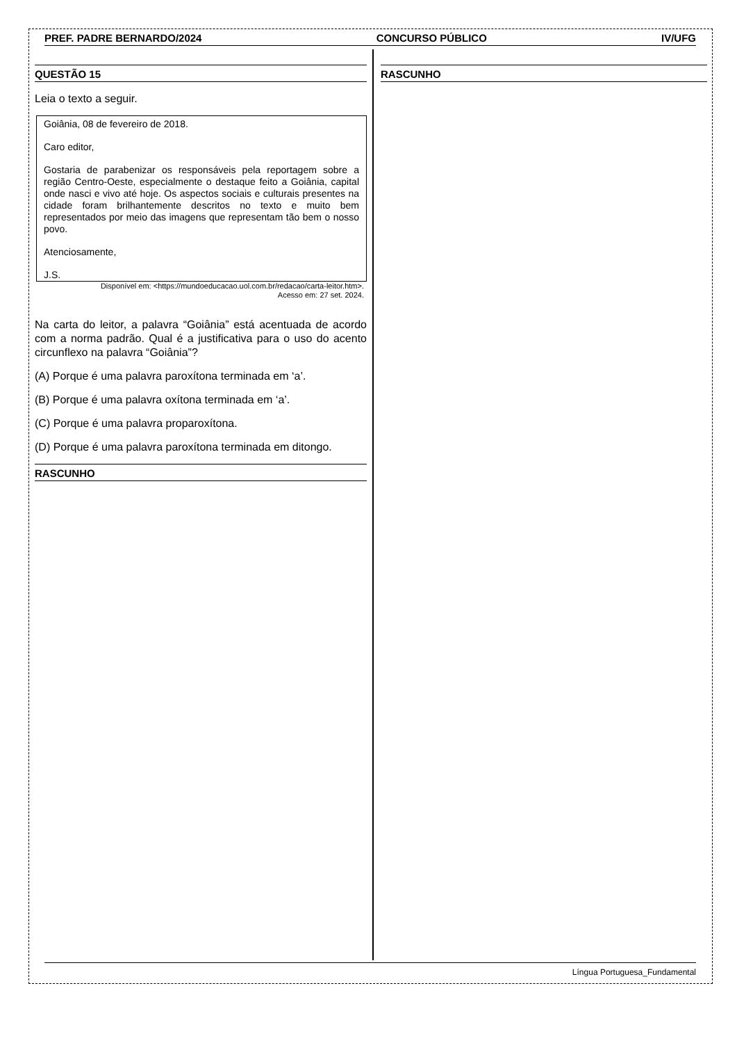PREF. PADRE BERNARDO/2024 CONCURSO PÚBLICO IV/UFG
QUESTÃO 15
Leia o texto a seguir.
Goiânia, 08 de fevereiro de 2018.
Caro editor,
Gostaria de parabenizar os responsáveis pela reportagem sobre a região Centro-Oeste, especialmente o destaque feito a Goiânia, capital onde nasci e vivo até hoje. Os aspectos sociais e culturais presentes na cidade foram brilhantemente descritos no texto e muito bem representados por meio das imagens que representam tão bem o nosso povo.
Atenciosamente,
J.S.
Disponível em: <https://mundoeducacao.uol.com.br/redacao/carta-leitor.htm>.
Acesso em: 27 set. 2024.
Na carta do leitor, a palavra “Goiânia” está acentuada de acordo com a norma padrão. Qual é a justificativa para o uso do acento circunflexo na palavra “Goiânia”?
(A) Porque é uma palavra paroxítona terminada em ‘a’.
(B) Porque é uma palavra oxítona terminada em ‘a’.
(C) Porque é uma palavra proparoxítona.
(D) Porque é uma palavra paroxítona terminada em ditongo.
RASCUNHO
RASCUNHO
Língua Portuguesa_Fundamental